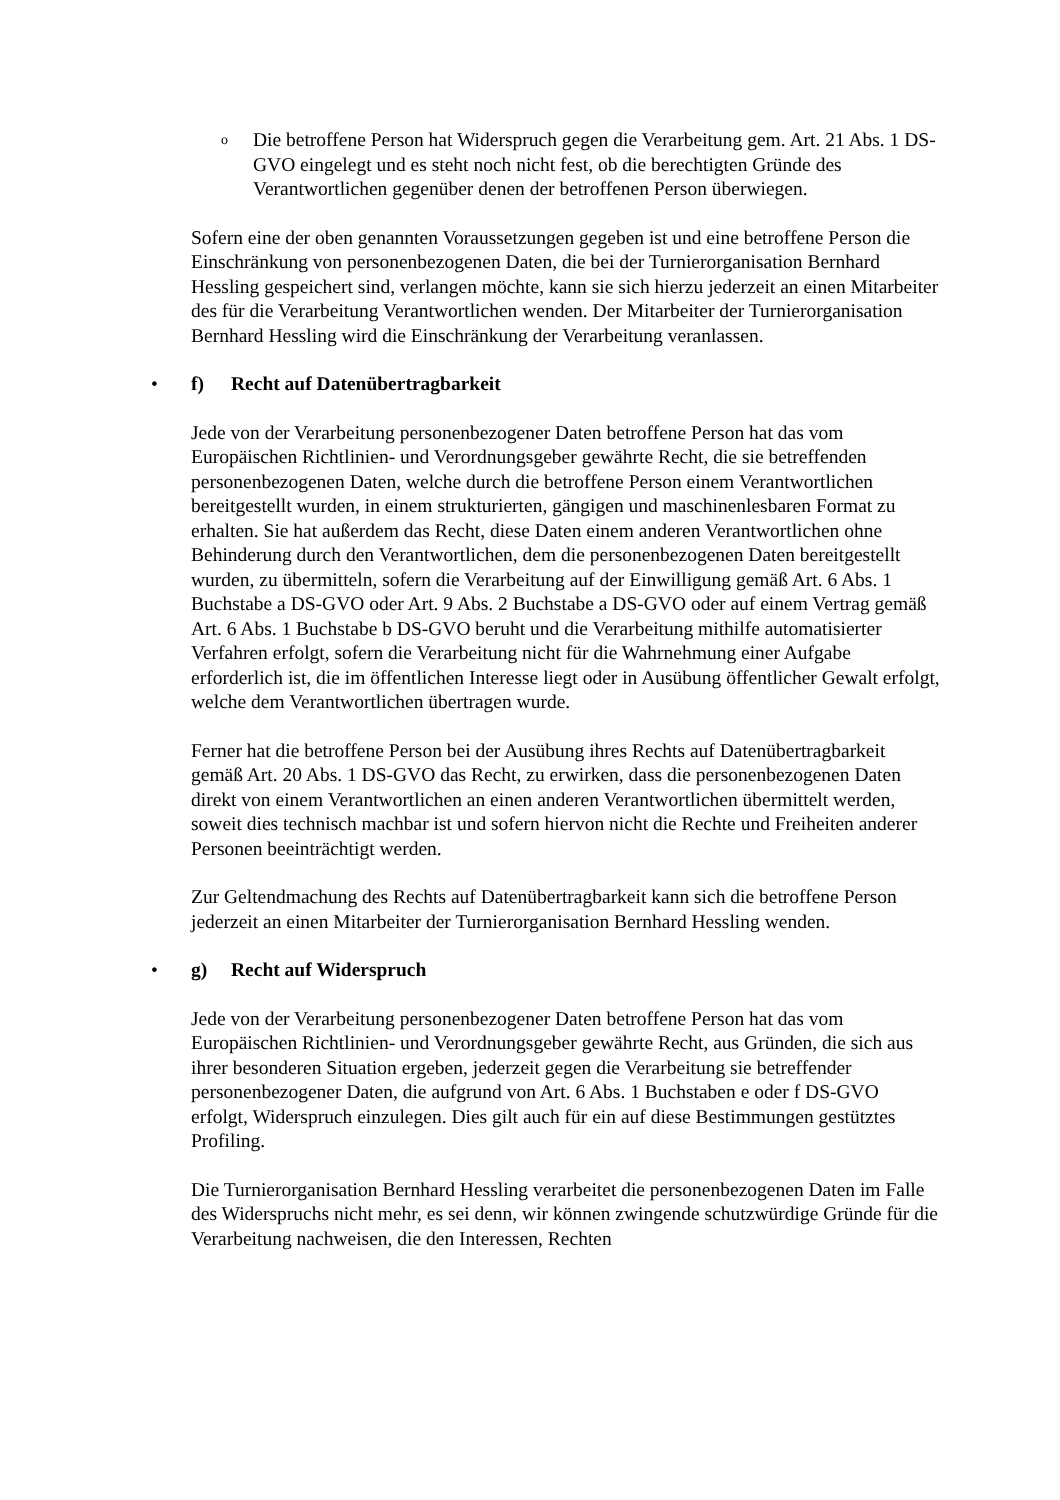o Die betroffene Person hat Widerspruch gegen die Verarbeitung gem. Art. 21 Abs. 1 DS-GVO eingelegt und es steht noch nicht fest, ob die berechtigten Gründe des Verantwortlichen gegenüber denen der betroffenen Person überwiegen.
Sofern eine der oben genannten Voraussetzungen gegeben ist und eine betroffene Person die Einschränkung von personenbezogenen Daten, die bei der Turnierorganisation Bernhard Hessling gespeichert sind, verlangen möchte, kann sie sich hierzu jederzeit an einen Mitarbeiter des für die Verarbeitung Verantwortlichen wenden. Der Mitarbeiter der Turnierorganisation Bernhard Hessling wird die Einschränkung der Verarbeitung veranlassen.
• f) Recht auf Datenübertragbarkeit
Jede von der Verarbeitung personenbezogener Daten betroffene Person hat das vom Europäischen Richtlinien- und Verordnungsgeber gewährte Recht, die sie betreffenden personenbezogenen Daten, welche durch die betroffene Person einem Verantwortlichen bereitgestellt wurden, in einem strukturierten, gängigen und maschinenlesbaren Format zu erhalten. Sie hat außerdem das Recht, diese Daten einem anderen Verantwortlichen ohne Behinderung durch den Verantwortlichen, dem die personenbezogenen Daten bereitgestellt wurden, zu übermitteln, sofern die Verarbeitung auf der Einwilligung gemäß Art. 6 Abs. 1 Buchstabe a DS-GVO oder Art. 9 Abs. 2 Buchstabe a DS-GVO oder auf einem Vertrag gemäß Art. 6 Abs. 1 Buchstabe b DS-GVO beruht und die Verarbeitung mithilfe automatisierter Verfahren erfolgt, sofern die Verarbeitung nicht für die Wahrnehmung einer Aufgabe erforderlich ist, die im öffentlichen Interesse liegt oder in Ausübung öffentlicher Gewalt erfolgt, welche dem Verantwortlichen übertragen wurde.
Ferner hat die betroffene Person bei der Ausübung ihres Rechts auf Datenübertragbarkeit gemäß Art. 20 Abs. 1 DS-GVO das Recht, zu erwirken, dass die personenbezogenen Daten direkt von einem Verantwortlichen an einen anderen Verantwortlichen übermittelt werden, soweit dies technisch machbar ist und sofern hiervon nicht die Rechte und Freiheiten anderer Personen beeinträchtigt werden.
Zur Geltendmachung des Rechts auf Datenübertragbarkeit kann sich die betroffene Person jederzeit an einen Mitarbeiter der Turnierorganisation Bernhard Hessling wenden.
• g) Recht auf Widerspruch
Jede von der Verarbeitung personenbezogener Daten betroffene Person hat das vom Europäischen Richtlinien- und Verordnungsgeber gewährte Recht, aus Gründen, die sich aus ihrer besonderen Situation ergeben, jederzeit gegen die Verarbeitung sie betreffender personenbezogener Daten, die aufgrund von Art. 6 Abs. 1 Buchstaben e oder f DS-GVO erfolgt, Widerspruch einzulegen. Dies gilt auch für ein auf diese Bestimmungen gestütztes Profiling.
Die Turnierorganisation Bernhard Hessling verarbeitet die personenbezogenen Daten im Falle des Widerspruchs nicht mehr, es sei denn, wir können zwingende schutzwürdige Gründe für die Verarbeitung nachweisen, die den Interessen, Rechten